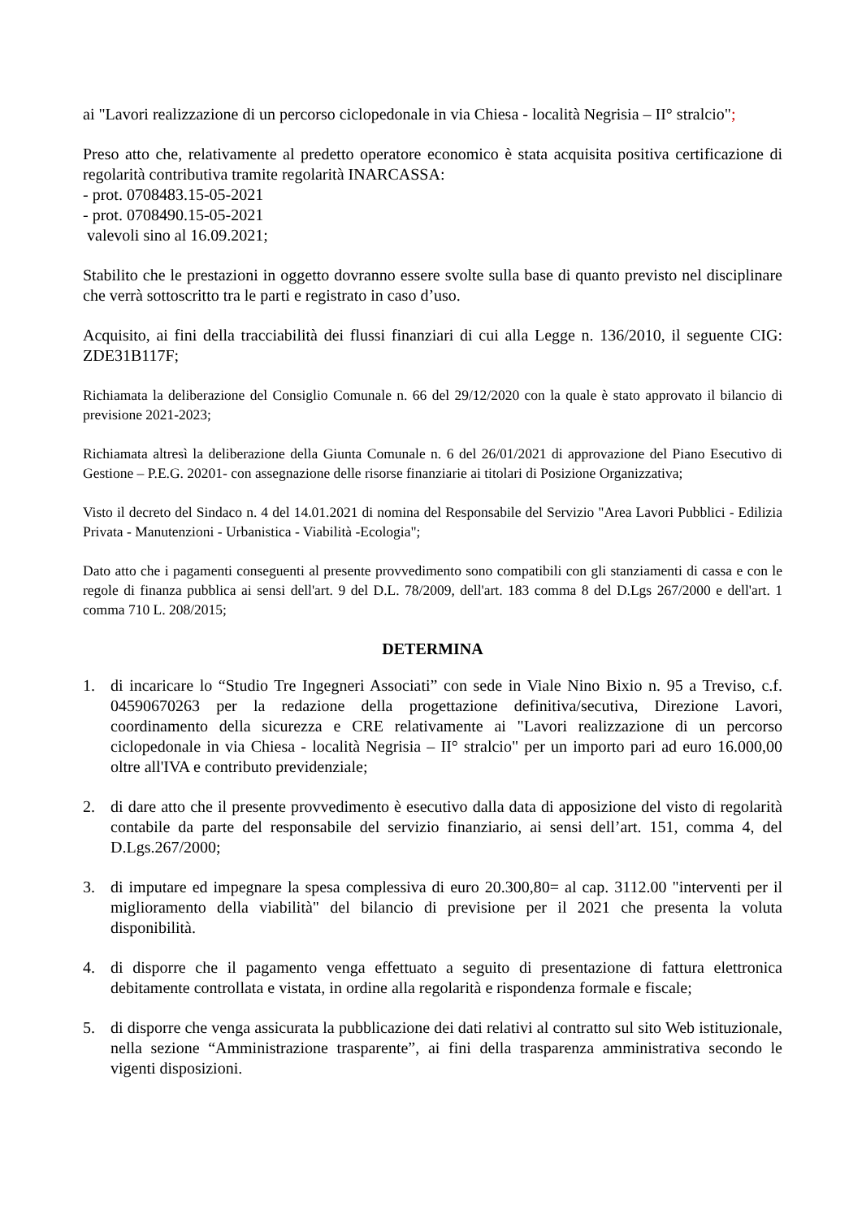ai "Lavori realizzazione di un percorso ciclopedonale in via Chiesa - località Negrisia – II° stralcio";
Preso atto che, relativamente al predetto operatore economico è stata acquisita positiva certificazione di regolarità contributiva tramite regolarità INARCASSA:
- prot. 0708483.15-05-2021
- prot. 0708490.15-05-2021
valevoli sino al 16.09.2021;
Stabilito che le prestazioni in oggetto dovranno essere svolte sulla base di quanto previsto nel disciplinare che verrà sottoscritto tra le parti e registrato in caso d’uso.
Acquisito, ai fini della tracciabilità dei flussi finanziari di cui alla Legge n. 136/2010, il seguente CIG: ZDE31B117F;
Richiamata la deliberazione del Consiglio Comunale n. 66 del 29/12/2020 con la quale è stato approvato il bilancio di previsione 2021-2023;
Richiamata altresì la deliberazione della Giunta Comunale n. 6 del 26/01/2021 di approvazione del Piano Esecutivo di Gestione – P.E.G. 20201- con assegnazione delle risorse finanziarie ai titolari di Posizione Organizzativa;
Visto il decreto del Sindaco n. 4 del 14.01.2021 di nomina del Responsabile del Servizio "Area Lavori Pubblici - Edilizia Privata - Manutenzioni - Urbanistica - Viabilità -Ecologia";
Dato atto che i pagamenti conseguenti al presente provvedimento sono compatibili con gli stanziamenti di cassa e con le regole di finanza pubblica ai sensi dell'art. 9 del D.L. 78/2009, dell'art. 183 comma 8 del D.Lgs 267/2000 e dell'art. 1 comma 710 L. 208/2015;
DETERMINA
1. di incaricare lo “Studio Tre Ingegneri Associati” con sede in Viale Nino Bixio n. 95 a Treviso, c.f. 04590670263 per la redazione della progettazione definitiva/secutiva, Direzione Lavori, coordinamento della sicurezza e CRE relativamente ai "Lavori realizzazione di un percorso ciclopedonale in via Chiesa - località Negrisia – II° stralcio" per un importo pari ad euro 16.000,00 oltre all'IVA e contributo previdenziale;
2. di dare atto che il presente provvedimento è esecutivo dalla data di apposizione del visto di regolarità contabile da parte del responsabile del servizio finanziario, ai sensi dell’art. 151, comma 4, del D.Lgs.267/2000;
3. di imputare ed impegnare la spesa complessiva di euro 20.300,80= al cap. 3112.00 "interventi per il miglioramento della viabilità" del bilancio di previsione per il 2021 che presenta la voluta disponibilità.
4. di disporre che il pagamento venga effettuato a seguito di presentazione di fattura elettronica debitamente controllata e vistata, in ordine alla regolarità e rispondenza formale e fiscale;
5. di disporre che venga assicurata la pubblicazione dei dati relativi al contratto sul sito Web istituzionale, nella sezione “Amministrazione trasparente”, ai fini della trasparenza amministrativa secondo le vigenti disposizioni.